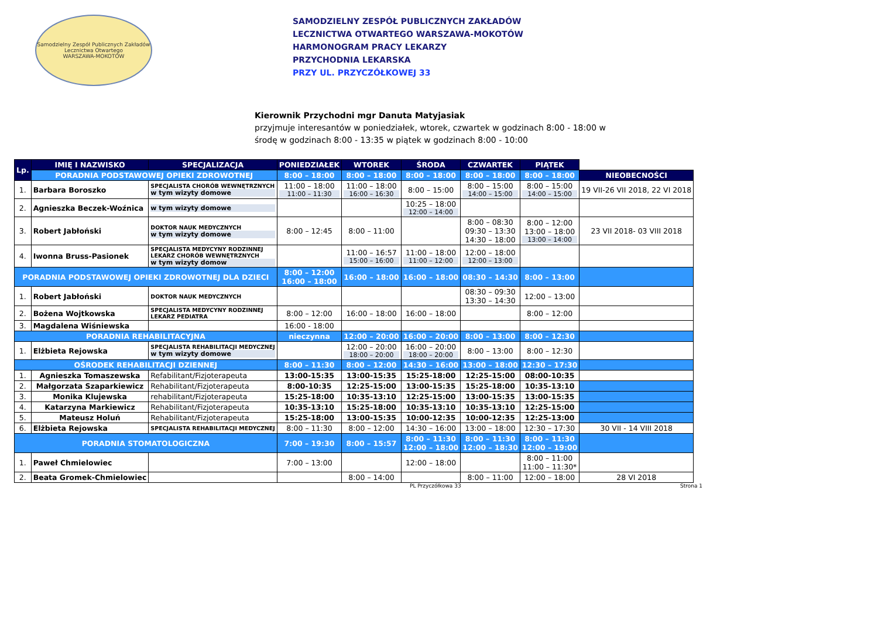Samodzielny Zespół Publicznych Zakładów Lecznictwa Otwartego
WARSZAWA-MOKOTÓW
SAMODZIELNY ZESPÓŁ PUBLICZNYCH ZAKŁADÓW
LECZNICTWA OTWARTEGO WARSZAWA-MOKOTÓW
HARMONOGRAM PRACY LEKARZY
PRZYCHODNIA LEKARSKA
PRZY UL. PRZYCZÓŁKOWEJ 33
Kierownik Przychodni mgr Danuta Matyjasiak
przyjmuje interesantów w poniedziałek, wtorek, czwartek w godzinach 8:00 - 18:00 w
środę w godzinach 8:00 - 13:35 w piątek w godzinach 8:00 - 10:00
| Lp. | IMIĘ I NAZWISKO | SPECJALIZACJA | PONIEDZIAŁEK | WTOREK | ŚRODA | CZWARTEK | PIĄTEK | |
| | PORADNIA PODSTAWOWEJ OPIEKI ZDROWOTNEJ | | 8:00 – 18:00 | 8:00 – 18:00 | 8:00 – 18:00 | 8:00 – 18:00 | 8:00 – 18:00 | NIEOBECNOŚCI |
| 1. | Barbara Boroszko | SPECJALISTA CHORÓB WEWNĘTRZNYCH w tym wizyty domowe | 11:00 – 18:00 11:00 – 11:30 | 11:00 – 18:00 16:00 – 16:30 | 8:00 – 15:00 | 8:00 – 15:00 14:00 – 15:00 | 8:00 – 15:00 14:00 – 15:00 | 19 VII-26 VII 2018, 22 VI 2018 |
| 2. | Agnieszka Beczek-Woźnica | w tym wizyty domowe | | | 10:25 – 18:00 12:00 – 14:00 | | | |
| 3. | Robert Jabłoński | DOKTOR NAUK MEDYCZNYCH w tym wizyty domowe | 8:00 – 12:45 | 8:00 – 11:00 | | 8:00 – 08:30 09:30 – 13:30 14:30 – 18:00 | 8:00 – 12:00 13:00 – 18:00 13:00 – 14:00 | 23 VII 2018- 03 VIII 2018 |
| 4. | Iwonna Bruss-Pasionek | SPECJALISTA MEDYCYNY RODZINNEJ LEKARZ CHORÓB WEWNĘTRZNYCH w tym wizyty domow | | 11:00 – 16:57 15:00 – 16:00 | 11:00 – 18:00 11:00 – 12:00 | 12:00 – 18:00 12:00 – 13:00 | | |
| PORADNIA PODSTAWOWEJ OPIEKI ZDROWOTNEJ DLA DZIECI | | | 8:00 – 12:00 16:00 – 18:00 | 16:00 – 18:00 | 16:00 – 18:00 | 08:30 – 14:30 | 8:00 – 13:00 | |
| 1. | Robert Jabłoński | DOKTOR NAUK MEDYCZNYCH | | | | 08:30 – 09:30 13:30 – 14:30 | 12:00 – 13:00 | |
| 2. | Bożena Wojtkowska | SPECJALISTA MEDYCYNY RODZINNEJ LEKARZ PEDIATRA | 8:00 – 12:00 | 16:00 – 18:00 | 16:00 – 18:00 | | 8:00 – 12:00 | |
| 3. | Magdalena Wiśniewska | | 16:00 - 18:00 | | | | | |
| PORADNIA REHABILITACYJNA | | | nieczynna | 12:00 – 20:00 | 16:00 – 20:00 | 8:00 – 13:00 | 8:00 – 12:30 | |
| 1. | Elżbieta Rejowska | SPECJALISTA REHABILITACJI MEDYCZNEJ w tym wizyty domowe | | 12:00 – 20:00 18:00 – 20:00 | 16:00 – 20:00 18:00 – 20:00 | 8:00 – 13:00 | 8:00 – 12:30 | |
| OŚRODEK REHABILITACJI DZIENNEJ | | | 8:00 – 11:30 | 8:00 – 12:00 | 14:30 – 16:00 | 13:00 – 18:00 | 12:30 – 17:30 | |
| 1. | Agnieszka Tomaszewska | Refabilitant/Fizjoterapeuta | 13:00-15:35 | 13:00-15:35 | 15:25-18:00 | 12:25-15:00 | 08:00-10:35 | |
| 2. | Małgorzata Szaparkiewicz | Rehabilitant/Fizjoterapeuta | 8:00-10:35 | 12:25-15:00 | 13:00-15:35 | 15:25-18:00 | 10:35-13:10 | |
| 3. | Monika Klujewska | rehabilitant/Fizjoterapeuta | 15:25-18:00 | 10:35-13:10 | 12:25-15:00 | 13:00-15:35 | 13:00-15:35 | |
| 4. | Katarzyna Markiewicz | Rehabilitant/Fizjoterapeuta | 10:35-13:10 | 15:25-18:00 | 10:35-13:10 | 10:35-13:10 | 12:25-15:00 | |
| 5. | Mateusz Holuń | Rehabilitant/Fizjoterapeuta | 15:25-18:00 | 13:00-15:35 | 10:00-12:35 | 10:00-12:35 | 12:25-13:00 | |
| 6. | Elżbieta Rejowska | SPECJALISTA REHABILITACJI MEDYCZNEJ | 8:00 – 11:30 | 8:00 – 12:00 | 14:30 – 16:00 | 13:00 – 18:00 | 12:30 – 17:30 | 30 VII - 14 VIII 2018 |
| PORADNIA STOMATOLOGICZNA | | | 7:00 – 19:30 | 8:00 – 15:57 | 8:00 – 11:30 12:00 – 18:00 | 8:00 – 11:30 12:00 – 18:30 | 8:00 – 11:30 12:00 – 19:00 | |
| 1. | Paweł Chmielowiec | | 7:00 – 13:00 | | 12:00 – 18:00 | | 8:00 – 11:00 11:00 – 11:30* | |
| 2. | Beata Gromek-Chmielowiec | | | 8:00 – 14:00 | | 8:00 – 11:00 | 12:00 – 18:00 | 28 VI 2018 |
PL Przyczółkowa 33 Strona 1